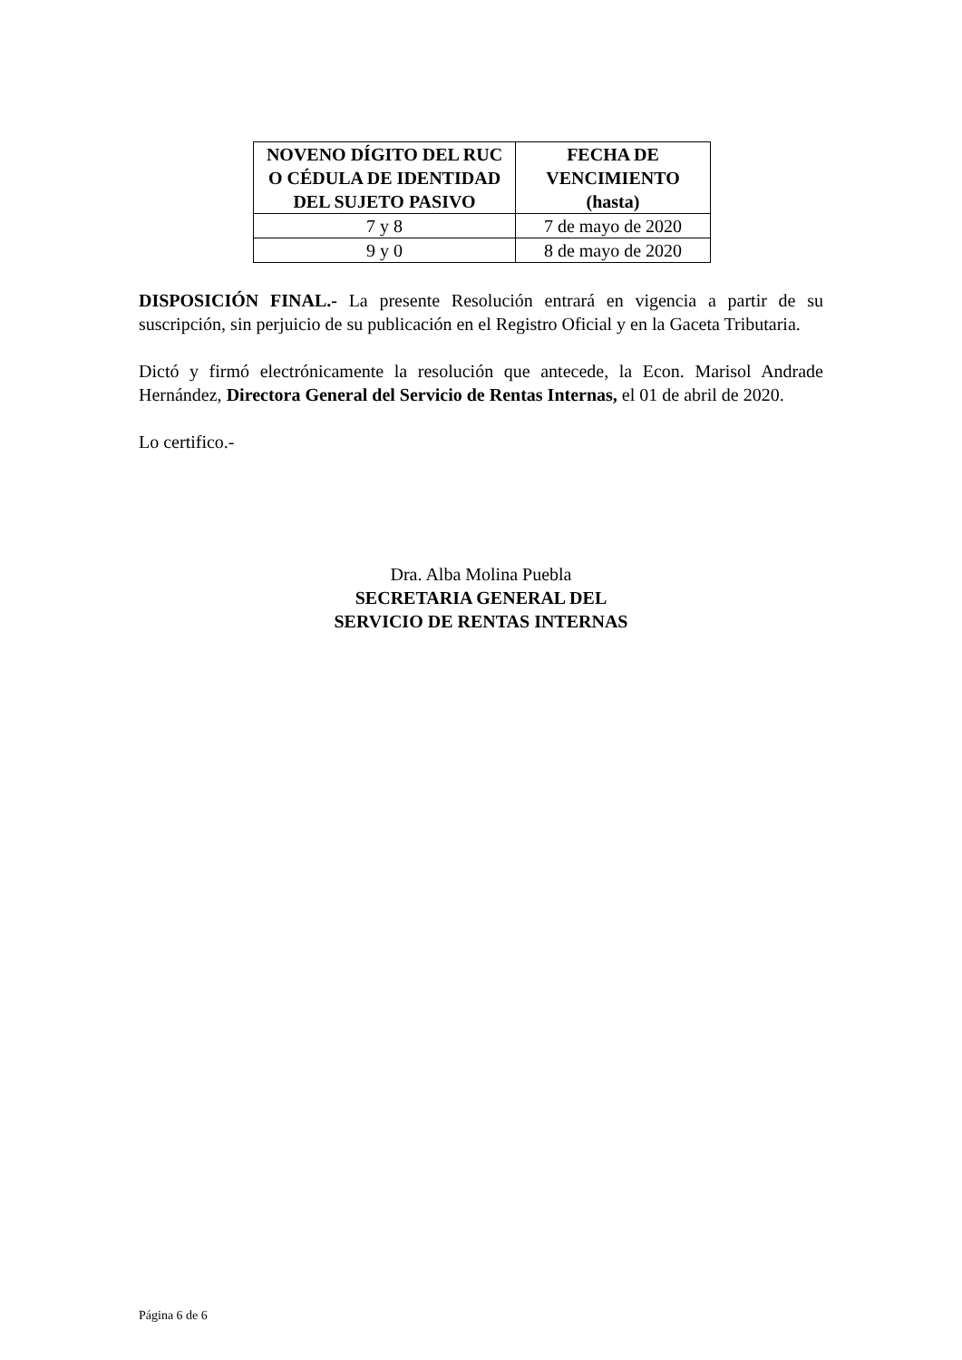| NOVENO DÍGITO DEL RUC O CÉDULA DE IDENTIDAD DEL SUJETO PASIVO | FECHA DE VENCIMIENTO (hasta) |
| --- | --- |
| 7 y 8 | 7 de mayo de 2020 |
| 9 y 0 | 8 de mayo de 2020 |
DISPOSICIÓN FINAL.- La presente Resolución entrará en vigencia a partir de su suscripción, sin perjuicio de su publicación en el Registro Oficial y en la Gaceta Tributaria.
Dictó y firmó electrónicamente la resolución que antecede, la Econ. Marisol Andrade Hernández, Directora General del Servicio de Rentas Internas, el 01 de abril de 2020.
Lo certifico.-
Dra. Alba Molina Puebla
SECRETARIA GENERAL DEL
SERVICIO DE RENTAS INTERNAS
Página 6 de 6